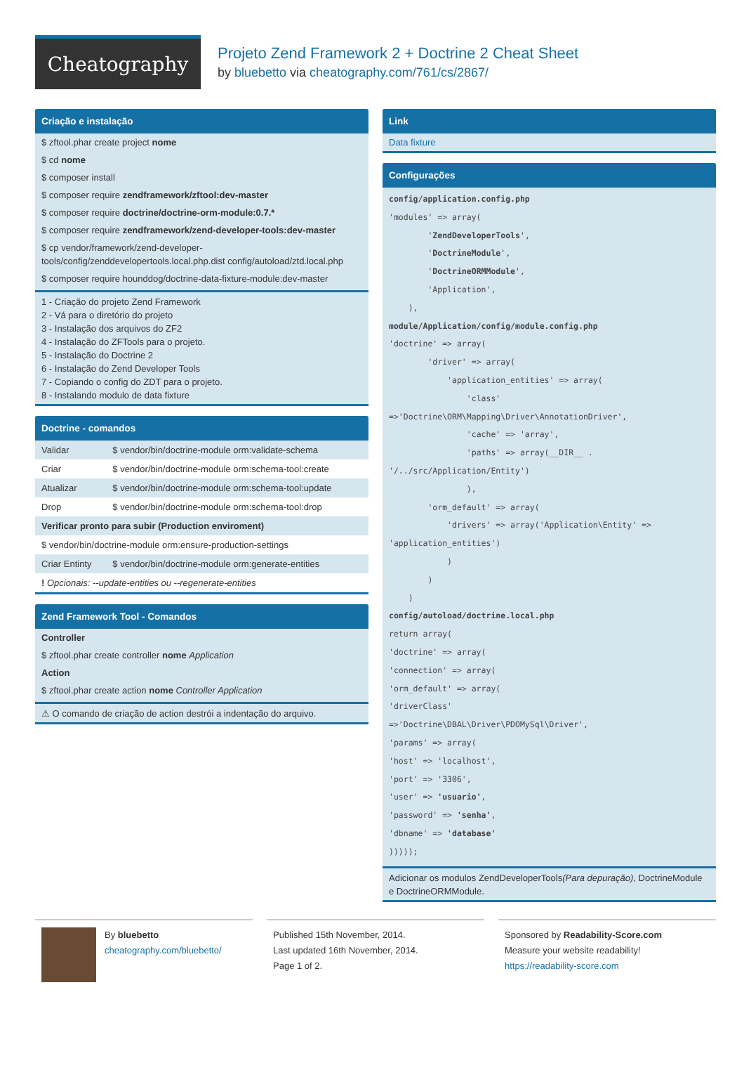Cheatography
Projeto Zend Framework 2 + Doctrine 2 Cheat Sheet
by bluebetto via cheatography.com/761/cs/2867/
Criação e instalação
$ zftool.phar create project nome
$ cd nome
$ composer install
$ composer require zendframework/zftool:dev-master
$ composer require doctrine/doctrine-orm-module:0.7.*
$ composer require zendframework/zend-developer-tools:dev-master
$ cp vendor/framework/zend-developer-tools/config/zenddevelopertools.local.php.dist config/autoload/ztd.local.php
$ composer require hounddog/doctrine-data-fixture-module:dev-master
1 - Criação do projeto Zend Framework
2 - Vá para o diretório do projeto
3 - Instalação dos arquivos do ZF2
4 - Instalação do ZFTools para o projeto.
5 - Instalação do Doctrine 2
6 - Instalação do Zend Developer Tools
7 - Copiando o config do ZDT para o projeto.
8 - Instalando modulo de data fixture
Doctrine - comandos
| Validar | $ vendor/bin/doctrine-module orm:validate-schema |
| Criar | $ vendor/bin/doctrine-module orm:schema-tool:create |
| Atualizar | $ vendor/bin/doctrine-module orm:schema-tool:update |
| Drop | $ vendor/bin/doctrine-module orm:schema-tool:drop |
| Verificar pronto para subir (Production enviroment) | |
| $ vendor/bin/doctrine-module orm:ensure-production-settings | |
| Criar Entinty | $ vendor/bin/doctrine-module orm:generate-entities |
| ! Opcionais: --update-entities ou --regenerate-entities | |
Zend Framework Tool - Comandos
Controller
$ zftool.phar create controller nome Application
Action
$ zftool.phar create action nome Controller Application
⚠ O comando de criação de action destrói a indentação do arquivo.
Link
Data fixture
Configurações
config/application.config.php
'modules' => array(
        'ZendDeveloperTools',
        'DoctrineModule',
        'DoctrineORMModule',
        'Application',
    ),
module/Application/config/module.config.php
'doctrine' => array(
        'driver' => array(
            'application_entities' => array(
                'class'
=>'Doctrine\ORM\Mapping\Driver\AnnotationDriver',
                'cache' => 'array',
                'paths' => array(__DIR__ .
'/../src/Application/Entity')
                ),
        'orm_default' => array(
            'drivers' => array('Application\Entity' =>
'application_entities')
            )
        )
    )
config/autoload/doctrine.local.php
return array(
'doctrine' => array(
'connection' => array(
'orm_default' => array(
'driverClass'
=>'Doctrine\DBAL\Driver\PDOMySql\Driver',
'params' => array(
'host' => 'localhost',
'port' => '3306',
'user' => 'usuario',
'password' => 'senha',
'dbname' => 'database'
)))));
Adicionar os modulos ZendDeveloperTools(Para depuração), DoctrineModule e DoctrineORMModule.
By bluebetto
cheatography.com/bluebetto/
Published 15th November, 2014.
Last updated 16th November, 2014.
Page 1 of 2.
Sponsored by Readability-Score.com
Measure your website readability!
https://readability-score.com